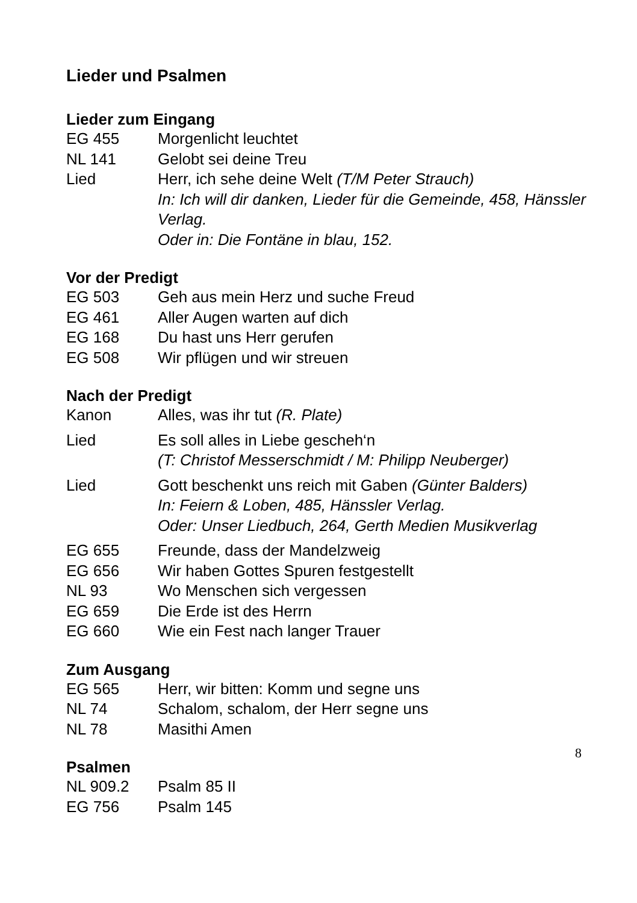Lieder und Psalmen
Lieder zum Eingang
EG 455 Morgenlicht leuchtet
NL 141 Gelobt sei deine Treu
Lied Herr, ich sehe deine Welt (T/M Peter Strauch)
In: Ich will dir danken, Lieder für die Gemeinde, 458, Hänssler Verlag.
Oder in: Die Fontäne in blau, 152.
Vor der Predigt
EG 503 Geh aus mein Herz und suche Freud
EG 461 Aller Augen warten auf dich
EG 168 Du hast uns Herr gerufen
EG 508 Wir pflügen und wir streuen
Nach der Predigt
Kanon Alles, was ihr tut (R. Plate)
Lied Es soll alles in Liebe gescheh‘n
(T: Christof Messerschmidt / M: Philipp Neuberger)
Lied Gott beschenkt uns reich mit Gaben (Günter Balders)
In: Feiern & Loben, 485, Hänssler Verlag.
Oder: Unser Liedbuch, 264, Gerth Medien Musikverlag
EG 655 Freunde, dass der Mandelzweig
EG 656 Wir haben Gottes Spuren festgestellt
NL 93 Wo Menschen sich vergessen
EG 659 Die Erde ist des Herrn
EG 660 Wie ein Fest nach langer Trauer
Zum Ausgang
EG 565 Herr, wir bitten: Komm und segne uns
NL 74 Schalom, schalom, der Herr segne uns
NL 78 Masithi Amen
Psalmen
NL 909.2 Psalm 85 II
EG 756 Psalm 145
8